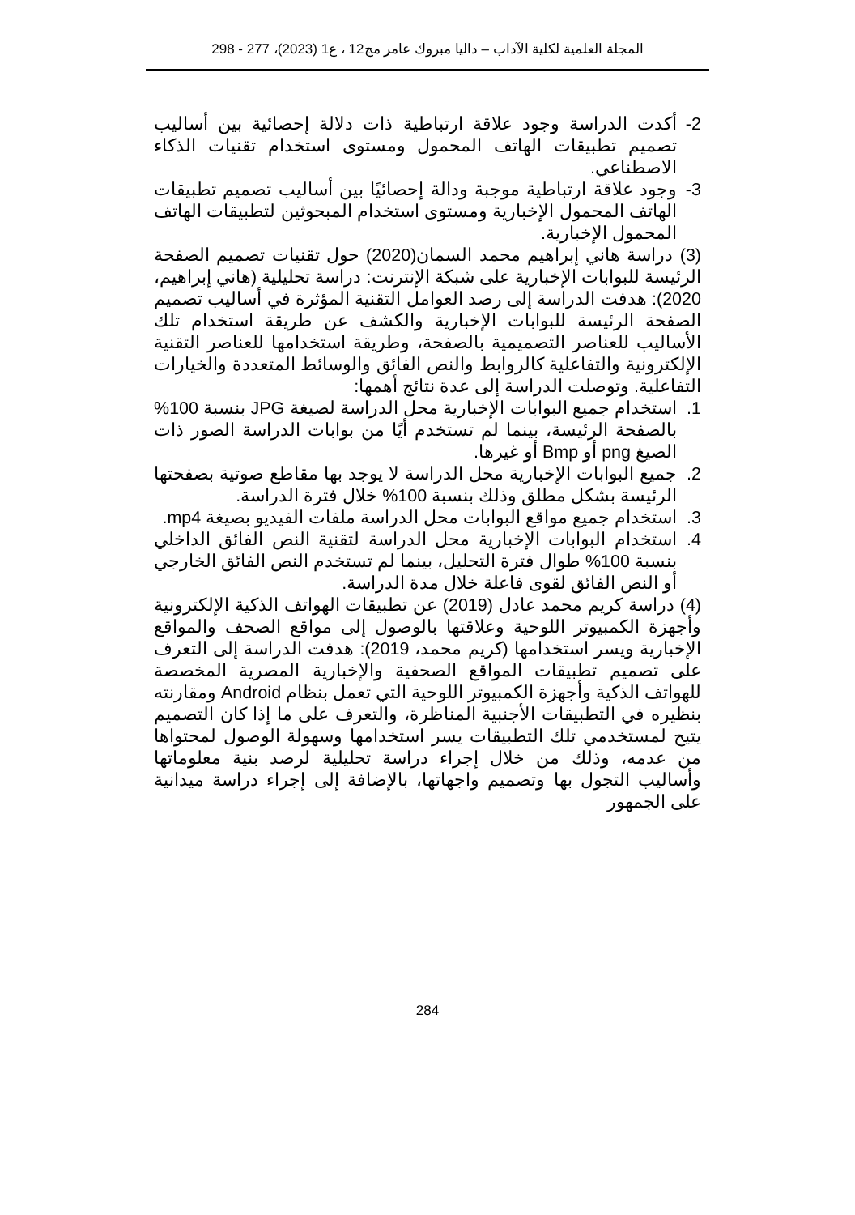المجلة العلمية لكلية الآداب – داليا مبروك عامر مج12 ، ع1 (2023)، 277 - 298
2- أكدت الدراسة وجود علاقة ارتباطية ذات دلالة إحصائية بين أساليب تصميم تطبيقات الهاتف المحمول ومستوى استخدام تقنيات الذكاء الاصطناعي.
3- وجود علاقة ارتباطية موجبة ودالة إحصائيًا بين أساليب تصميم تطبيقات الهاتف المحمول الإخبارية ومستوى استخدام المبحوثين لتطبيقات الهاتف المحمول الإخبارية.
(3) دراسة هاني إبراهيم محمد السمان(2020) حول تقنيات تصميم الصفحة الرئيسة للبوابات الإخبارية على شبكة الإنترنت: دراسة تحليلية (هاني إبراهيم، 2020): هدفت الدراسة إلى رصد العوامل التقنية المؤثرة في أساليب تصميم الصفحة الرئيسة للبوابات الإخبارية والكشف عن طريقة استخدام تلك الأساليب للعناصر التصميمية بالصفحة، وطريقة استخدامها للعناصر التقنية الإلكترونية والتفاعلية كالروابط والنص الفائق والوسائط المتعددة والخيارات التفاعلية. وتوصلت الدراسة إلى عدة نتائج أهمها:
1. استخدام جميع البوابات الإخبارية محل الدراسة لصيغة JPG بنسبة 100% بالصفحة الرئيسة، بينما لم تستخدم أيًا من بوابات الدراسة الصور ذات الصيغ png أو Bmp أو غيرها.
2. جميع البوابات الإخبارية محل الدراسة لا يوجد بها مقاطع صوتية بصفحتها الرئيسة بشكل مطلق وذلك بنسبة 100% خلال فترة الدراسة.
3. استخدام جميع مواقع البوابات محل الدراسة ملفات الفيديو بصيغة mp4.
4. استخدام البوابات الإخبارية محل الدراسة لتقنية النص الفائق الداخلي بنسبة 100% طوال فترة التحليل، بينما لم تستخدم النص الفائق الخارجي أو النص الفائق لقوى فاعلة خلال مدة الدراسة.
(4) دراسة كريم محمد عادل (2019) عن تطبيقات الهواتف الذكية الإلكترونية وأجهزة الكمبيوتر اللوحية وعلاقتها بالوصول إلى مواقع الصحف والمواقع الإخبارية ويسر استخدامها (كريم محمد، 2019): هدفت الدراسة إلى التعرف على تصميم تطبيقات المواقع الصحفية والإخبارية المصرية المخصصة للهواتف الذكية وأجهزة الكمبيوتر اللوحية التي تعمل بنظام Android ومقارنته بنظيره في التطبيقات الأجنبية المناظرة، والتعرف على ما إذا كان التصميم يتيح لمستخدمي تلك التطبيقات يسر استخدامها وسهولة الوصول لمحتواها من عدمه، وذلك من خلال إجراء دراسة تحليلية لرصد بنية معلوماتها وأساليب التجول بها وتصميم واجهاتها، بالإضافة إلى إجراء دراسة ميدانية على الجمهور
284